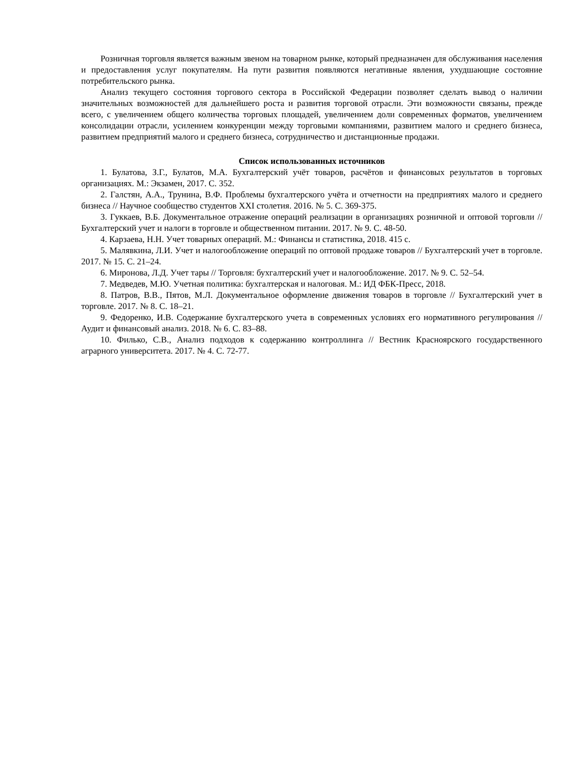Розничная торговля является важным звеном на товарном рынке, который предназначен для обслуживания населения и предоставления услуг покупателям. На пути развития появляются негативные явления, ухудшающие состояние потребительского рынка.
Анализ текущего состояния торгового сектора в Российской Федерации позволяет сделать вывод о наличии значительных возможностей для дальнейшего роста и развития торговой отрасли. Эти возможности связаны, прежде всего, с увеличением общего количества торговых площадей, увеличением доли современных форматов, увеличением консолидации отрасли, усилением конкуренции между торговыми компаниями, развитием малого и среднего бизнеса, развитием предприятий малого и среднего бизнеса, сотрудничество и дистанционные продажи.
Список использованных источников
1. Булатова, З.Г., Булатов, М.А. Бухгалтерский учёт товаров, расчётов и финансовых результатов в торговых организациях. М.: Экзамен, 2017. С. 352.
2. Галстян, А.А., Трунина, В.Ф. Проблемы бухгалтерского учёта и отчетности на предприятиях малого и среднего бизнеса // Научное сообщество студентов XXI столетия. 2016. № 5. С. 369-375.
3. Гуккаев, В.Б. Документальное отражение операций реализации в организациях розничной и оптовой торговли // Бухгалтерский учет и налоги в торговле и общественном питании. 2017. № 9. С. 48-50.
4. Карзаева, Н.Н. Учет товарных операций. М.: Финансы и статистика, 2018. 415 с.
5. Малявкина, Л.И. Учет и налогообложение операций по оптовой продаже товаров // Бухгалтерский учет в торговле. 2017. № 15. С. 21–24.
6. Миронова, Л.Д. Учет тары // Торговля: бухгалтерский учет и налогообложение. 2017. № 9. С. 52–54.
7. Медведев, М.Ю. Учетная политика: бухгалтерская и налоговая. М.: ИД ФБК-Пресс, 2018.
8. Патров, В.В., Пятов, М.Л. Документальное оформление движения товаров в торговле // Бухгалтерский учет в торговле. 2017. № 8. С. 18–21.
9. Федоренко, И.В. Содержание бухгалтерского учета в современных условиях его нормативного регулирования // Аудит и финансовый анализ. 2018. № 6. С. 83–88.
10. Филько, С.В., Анализ подходов к содержанию контроллинга // Вестник Красноярского государственного аграрного университета. 2017. № 4. С. 72-77.